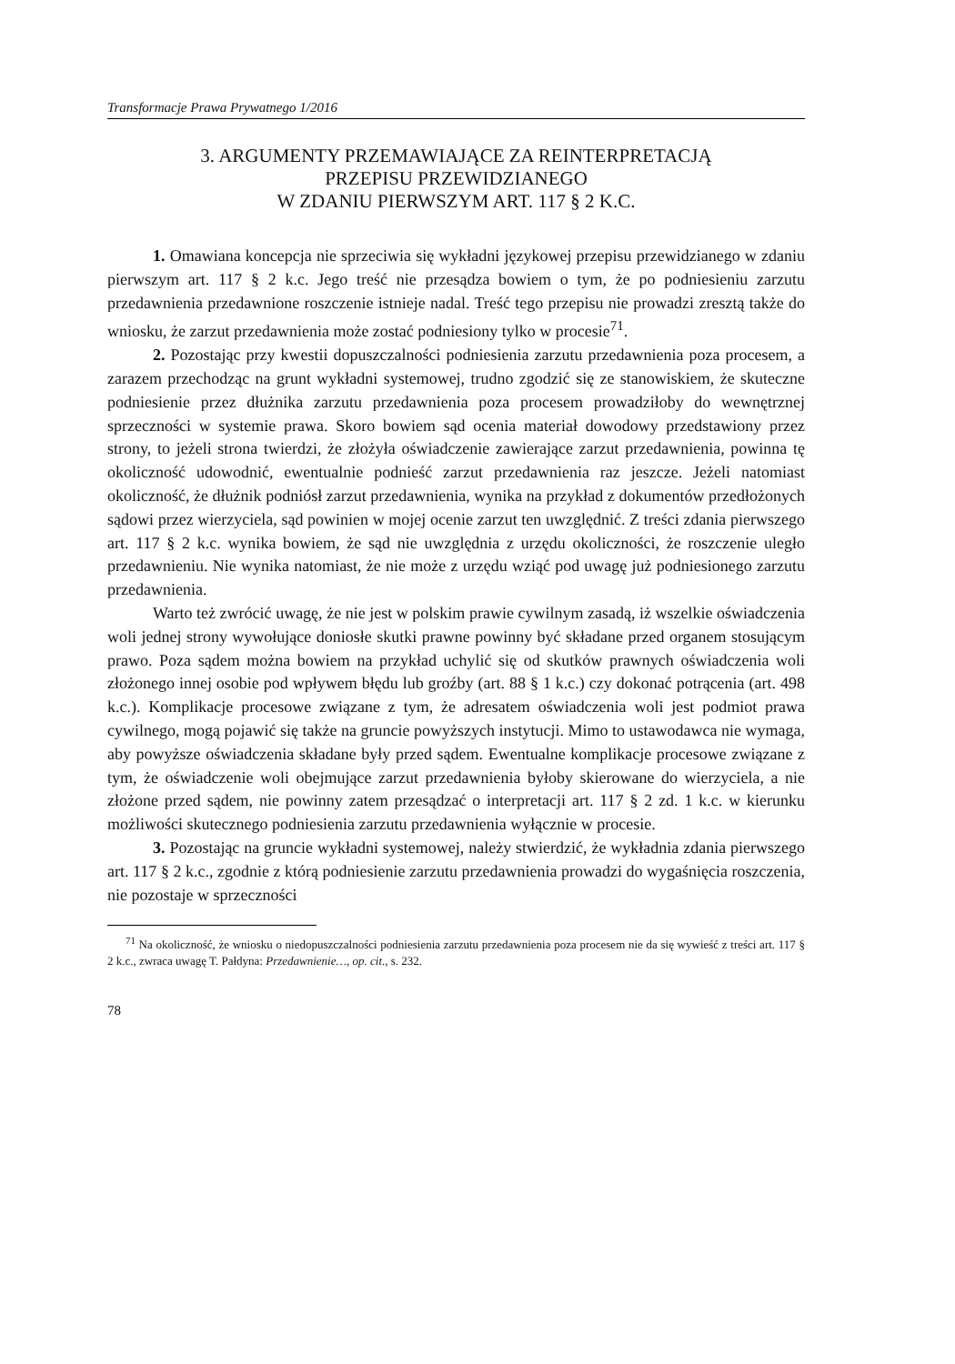Transformacje Prawa Prywatnego 1/2016
3. ARGUMENTY PRZEMAWIAJĄCE ZA REINTERPRETACJĄ
PRZEPISU PRZEWIDZIANEGO
W ZDANIU PIERWSZYM ART. 117 § 2 K.C.
1. Omawiana koncepcja nie sprzeciwia się wykładni językowej przepisu przewidzianego w zdaniu pierwszym art. 117 § 2 k.c. Jego treść nie przesądza bowiem o tym, że po podniesieniu zarzutu przedawnienia przedawnione roszczenie istnieje nadal. Treść tego przepisu nie prowadzi zresztą także do wniosku, że zarzut przedawnienia może zostać podniesiony tylko w procesie<sup>71</sup>.
2. Pozostając przy kwestii dopuszczalności podniesienia zarzutu przedawnienia poza procesem, a zarazem przechodząc na grunt wykładni systemowej, trudno zgodzić się ze stanowiskiem, że skuteczne podniesienie przez dłużnika zarzutu przedawnienia poza procesem prowadziłoby do wewnętrznej sprzeczności w systemie prawa. Skoro bowiem sąd ocenia materiał dowodowy przedstawiony przez strony, to jeżeli strona twierdzi, że złożyła oświadczenie zawierające zarzut przedawnienia, powinna tę okoliczność udowodnić, ewentualnie podnieść zarzut przedawnienia raz jeszcze. Jeżeli natomiast okoliczność, że dłużnik podniósł zarzut przedawnienia, wynika na przykład z dokumentów przedłożonych sądowi przez wierzyciela, sąd powinien w mojej ocenie zarzut ten uwzględnić. Z treści zdania pierwszego art. 117 § 2 k.c. wynika bowiem, że sąd nie uwzględnia z urzędu okoliczności, że roszczenie uległo przedawnieniu. Nie wynika natomiast, że nie może z urzędu wziąć pod uwagę już podniesionego zarzutu przedawnienia.
Warto też zwrócić uwagę, że nie jest w polskim prawie cywilnym zasadą, iż wszelkie oświadczenia woli jednej strony wywołujące doniosłe skutki prawne powinny być składane przed organem stosującym prawo. Poza sądem można bowiem na przykład uchylić się od skutków prawnych oświadczenia woli złożonego innej osobie pod wpływem błędu lub groźby (art. 88 § 1 k.c.) czy dokonać potrącenia (art. 498 k.c.). Komplikacje procesowe związane z tym, że adresatem oświadczenia woli jest podmiot prawa cywilnego, mogą pojawić się także na gruncie powyższych instytucji. Mimo to ustawodawca nie wymaga, aby powyższe oświadczenia składane były przed sądem. Ewentualne komplikacje procesowe związane z tym, że oświadczenie woli obejmujące zarzut przedawnienia byłoby skierowane do wierzyciela, a nie złożone przed sądem, nie powinny zatem przesądzać o interpretacji art. 117 § 2 zd. 1 k.c. w kierunku możliwości skutecznego podniesienia zarzutu przedawnienia wyłącznie w procesie.
3. Pozostając na gruncie wykładni systemowej, należy stwierdzić, że wykładnia zdania pierwszego art. 117 § 2 k.c., zgodnie z którą podniesienie zarzutu przedawnienia prowadzi do wygaśnięcia roszczenia, nie pozostaje w sprzeczności
<sup>71</sup> Na okoliczność, że wniosku o niedopuszczalności podniesienia zarzutu przedawnienia poza procesem nie da się wywieść z treści art. 117 § 2 k.c., zwraca uwagę T. Pałdyna: Przedawnienie…, op. cit., s. 232.
78